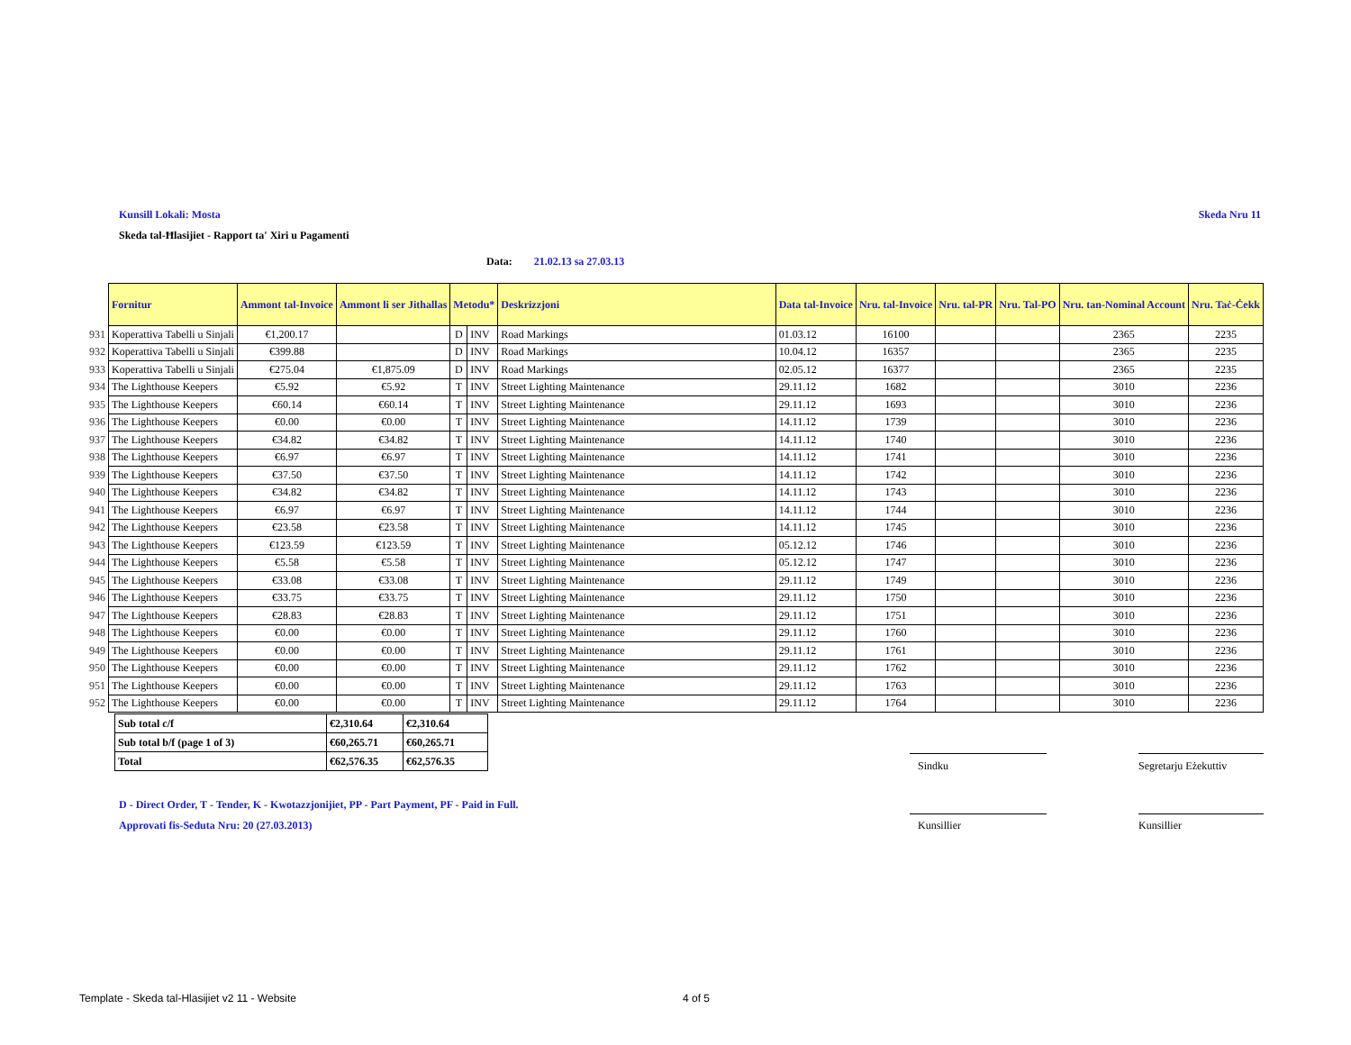Kunsill Lokali: Mosta Skeda Nru 11
Skeda tal-Ħlasijiet - Rapport ta' Xiri u Pagamenti
Data: 21.02.13 sa 27.03.13
| | Fornitur | Ammont tal-Invoice | Ammont li ser Jithallas | Metodu* | | Deskrizzjoni | Data tal-Invoice | Nru. tal-Invoice | Nru. tal-PR | Nru. Tal-PO | Nru. tan-Nominal Account | Nru. Taċ-Ċekk |
| --- | --- | --- | --- | --- | --- | --- | --- | --- | --- | --- | --- | --- |
| 931 | Koperattiva Tabelli u Sinjali | €1,200.17 | | D | INV | Road Markings | 01.03.12 | 16100 | | | 2365 | 2235 |
| 932 | Koperattiva Tabelli u Sinjali | €399.88 | | D | INV | Road Markings | 10.04.12 | 16357 | | | 2365 | 2235 |
| 933 | Koperattiva Tabelli u Sinjali | €275.04 | €1,875.09 | D | INV | Road Markings | 02.05.12 | 16377 | | | 2365 | 2235 |
| 934 | The Lighthouse Keepers | €5.92 | €5.92 | T | INV | Street Lighting Maintenance | 29.11.12 | 1682 | | | 3010 | 2236 |
| 935 | The Lighthouse Keepers | €60.14 | €60.14 | T | INV | Street Lighting Maintenance | 29.11.12 | 1693 | | | 3010 | 2236 |
| 936 | The Lighthouse Keepers | €0.00 | €0.00 | T | INV | Street Lighting Maintenance | 14.11.12 | 1739 | | | 3010 | 2236 |
| 937 | The Lighthouse Keepers | €34.82 | €34.82 | T | INV | Street Lighting Maintenance | 14.11.12 | 1740 | | | 3010 | 2236 |
| 938 | The Lighthouse Keepers | €6.97 | €6.97 | T | INV | Street Lighting Maintenance | 14.11.12 | 1741 | | | 3010 | 2236 |
| 939 | The Lighthouse Keepers | €37.50 | €37.50 | T | INV | Street Lighting Maintenance | 14.11.12 | 1742 | | | 3010 | 2236 |
| 940 | The Lighthouse Keepers | €34.82 | €34.82 | T | INV | Street Lighting Maintenance | 14.11.12 | 1743 | | | 3010 | 2236 |
| 941 | The Lighthouse Keepers | €6.97 | €6.97 | T | INV | Street Lighting Maintenance | 14.11.12 | 1744 | | | 3010 | 2236 |
| 942 | The Lighthouse Keepers | €23.58 | €23.58 | T | INV | Street Lighting Maintenance | 14.11.12 | 1745 | | | 3010 | 2236 |
| 943 | The Lighthouse Keepers | €123.59 | €123.59 | T | INV | Street Lighting Maintenance | 05.12.12 | 1746 | | | 3010 | 2236 |
| 944 | The Lighthouse Keepers | €5.58 | €5.58 | T | INV | Street Lighting Maintenance | 05.12.12 | 1747 | | | 3010 | 2236 |
| 945 | The Lighthouse Keepers | €33.08 | €33.08 | T | INV | Street Lighting Maintenance | 29.11.12 | 1749 | | | 3010 | 2236 |
| 946 | The Lighthouse Keepers | €33.75 | €33.75 | T | INV | Street Lighting Maintenance | 29.11.12 | 1750 | | | 3010 | 2236 |
| 947 | The Lighthouse Keepers | €28.83 | €28.83 | T | INV | Street Lighting Maintenance | 29.11.12 | 1751 | | | 3010 | 2236 |
| 948 | The Lighthouse Keepers | €0.00 | €0.00 | T | INV | Street Lighting Maintenance | 29.11.12 | 1760 | | | 3010 | 2236 |
| 949 | The Lighthouse Keepers | €0.00 | €0.00 | T | INV | Street Lighting Maintenance | 29.11.12 | 1761 | | | 3010 | 2236 |
| 950 | The Lighthouse Keepers | €0.00 | €0.00 | T | INV | Street Lighting Maintenance | 29.11.12 | 1762 | | | 3010 | 2236 |
| 951 | The Lighthouse Keepers | €0.00 | €0.00 | T | INV | Street Lighting Maintenance | 29.11.12 | 1763 | | | 3010 | 2236 |
| 952 | The Lighthouse Keepers | €0.00 | €0.00 | T | INV | Street Lighting Maintenance | 29.11.12 | 1764 | | | 3010 | 2236 |
| Sub total c/f | €2,310.64 | €2,310.64 |
| Sub total b/f (page 1 of 3) | €60,265.71 | €60,265.71 |
| Total | €62,576.35 | €62,576.35 |
Sindku
Segretarju Eżekuttiv
Kunsillier Kunsillier
D - Direct Order, T - Tender, K - Kwotazzjonijiet, PP - Part Payment, PF - Paid in Full.
Approvati fis-Seduta Nru: 20 (27.03.2013)
Template - Skeda tal-Hlasijiet v2 11 - Website 4 of 5